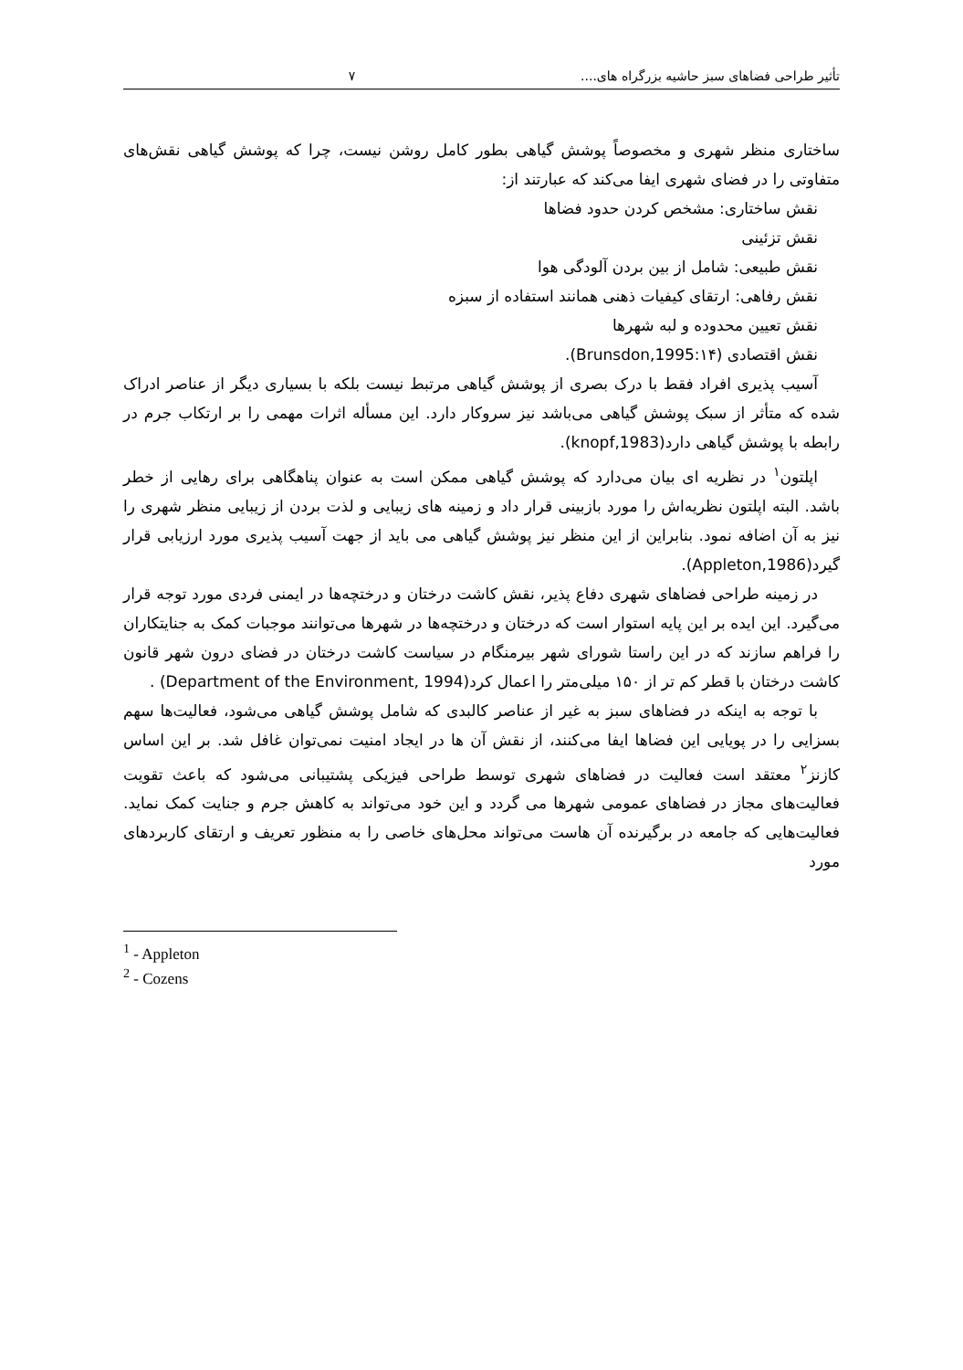تأثیر طراحی فضاهای سبز حاشیه بزرگراه های.... ۷
ساختاری منظر شهری و مخصوصاً پوشش گیاهی بطور کامل روشن نیست، چرا که پوشش گیاهی نقش‌های متفاوتی را در فضای شهری ایفا می‌کند که عبارتند از:
نقش ساختاری: مشخص کردن حدود فضاها
نقش تزئینی
نقش طبیعی: شامل از بین بردن آلودگی هوا
نقش رفاهی: ارتقای کیفیات ذهنی همانند استفاده از سبزه
نقش تعیین محدوده و لبه شهرها
نقش اقتصادی (Brunsdon,1995:۱۴).
آسیب پذیری افراد فقط با درک بصری از پوشش گیاهی مرتبط نیست بلکه با بسیاری دیگر از عناصر ادراک شده که متأثر از سبک پوشش گیاهی می‌باشد نیز سروکار دارد. این مسأله اثرات مهمی را بر ارتکاب جرم در رابطه با پوشش گیاهی دارد(knopf,1983).
اپلتون<sup>۱</sup> در نظریه ای بیان می‌دارد که پوشش گیاهی ممکن است به عنوان پناهگاهی برای رهایی از خطر باشد. البته اپلتون نظریه‌اش را مورد بازبینی قرار داد و زمینه های زیبایی و لذت بردن از زیبایی منظر شهری را نیز به آن اضافه نمود. بنابراین از این منظر نیز پوشش گیاهی می باید از جهت آسیب پذیری مورد ارزیابی قرار گیرد(Appleton,1986).
در زمینه طراحی فضاهای شهری دفاع پذیر، نقش کاشت درختان و درختچه‌ها در ایمنی فردی مورد توجه قرار می‌گیرد. این ایده بر این پایه استوار است که درختان و درختچه‌ها در شهرها می‌توانند موجبات کمک به جنایتکاران را فراهم سازند که در این راستا شورای شهر بیرمنگام در سیاست کاشت درختان در فضای درون شهر قانون کاشت درختان با قطر کم تر از ۱۵۰ میلی‌متر را اعمال کرد(Department of the Environment, 1994) .
با توجه به اینکه در فضاهای سبز به غیر از عناصر کالبدی که شامل پوشش گیاهی می‌شود، فعالیت‌ها سهم بسزایی را در پویایی این فضاها ایفا می‌کنند، از نقش آن ها در ایجاد امنیت نمی‌توان غافل شد. بر این اساس کازنز<sup>۲</sup> معتقد است فعالیت در فضاهای شهری توسط طراحی فیزیکی پشتیبانی می‌شود که باعث تقویت فعالیت‌های مجاز در فضاهای عمومی شهرها می گردد و این خود می‌تواند به کاهش جرم و جنایت کمک نماید. فعالیت‌هایی که جامعه در برگیرنده آن هاست می‌تواند محل‌های خاصی را به منظور تعریف و ارتقای کاربردهای مورد
<sup>1</sup> - Appleton
<sup>2</sup> - Cozens